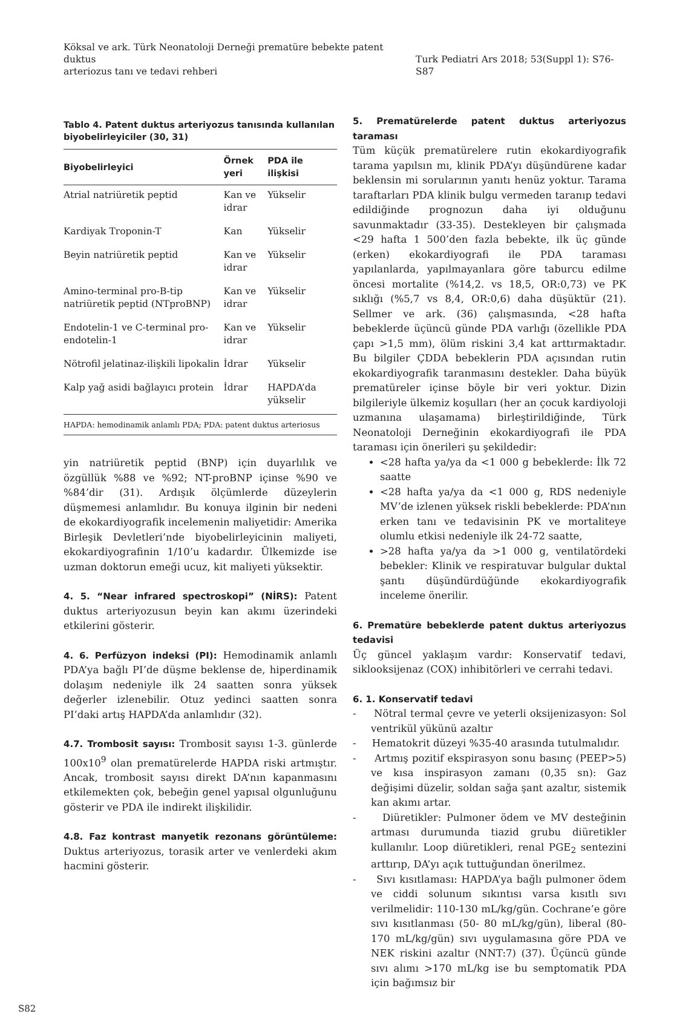Köksal ve ark. Türk Neonatoloji Derneği prematüre bebekte patent duktus
arteriozus tanı ve tedavi rehberi
Turk Pediatri Ars 2018; 53(Suppl 1): S76-S87
Tablo 4. Patent duktus arteriyozus tanısında kullanılan biyobelirleyiciler (30, 31)
| Biyobelirleyici | Örnek yeri | PDA ile ilişkisi |
| --- | --- | --- |
| Atrial natriüretik peptid | Kan ve idrar | Yükselir |
| Kardiyak Troponin-T | Kan | Yükselir |
| Beyin natriüretik peptid | Kan ve idrar | Yükselir |
| Amino-terminal pro-B-tip natriüretik peptid (NTproBNP) | Kan ve idrar | Yükselir |
| Endotelin-1 ve C-terminal pro-endotelin-1 | Kan ve idrar | Yükselir |
| Nötrofil jelatinaz-ilişkili lipokalin | İdrar | Yükselir |
| Kalp yağ asidi bağlayıcı protein | İdrar | HAPDA’da yükselir |
| HAPDA: hemodinamik anlamlı PDA; PDA: patent duktus arteriosus | | |
yin natriüretik peptid (BNP) için duyarlılık ve özgüllük %88 ve %92; NT-proBNP içinse %90 ve %84’dir (31). Ardışık ölçümlerde düzeylerin düşmemesi anlamlıdır. Bu konuya ilginin bir nedeni de ekokardiyografik incelemenin maliyetidir: Amerika Birleşik Devletleri’nde biyobelirleyicinin maliyeti, ekokardiyografinin 1/10’u kadardır. Ülkemizde ise uzman doktorun emeği ucuz, kit maliyeti yüksektir.
4. 5. “Near infrared spectroskopi” (NİRS): Patent duktus arteriyozusun beyin kan akımı üzerindeki etkilerini gösterir.
4. 6. Perfüzyon indeksi (PI): Hemodinamik anlamlı PDA’ya bağlı PI’de düşme beklense de, hiperdinamik dolaşım nedeniyle ilk 24 saatten sonra yüksek değerler izlenebilir. Otuz yedinci saatten sonra PI’daki artış HAPDA’da anlamlıdır (32).
4.7. Trombosit sayısı: Trombosit sayısı 1-3. günlerde 100x10<sup>9</sup> olan prematürelerde HAPDA riski artmıştır. Ancak, trombosit sayısı direkt DA’nın kapanmasını etkilemekten çok, bebeğin genel yapısal olgunluğunu gösterir ve PDA ile indirekt ilişkilidir.
4.8. Faz kontrast manyetik rezonans görüntüleme: Duktus arteriyozus, torasik arter ve venlerdeki akım hacmini gösterir.
5. Prematürelerde patent duktus arteriyozus taraması
Tüm küçük prematürelere rutin ekokardiyografik tarama yapılsın mı, klinik PDA’yı düşündürene kadar beklensin mi sorularının yanıtı henüz yoktur. Tarama taraftarları PDA klinik bulgu vermeden taranıp tedavi edildiğinde prognozun daha iyi olduğunu savunmaktadır (33-35). Destekleyen bir çalışmada <29 hafta 1 500’den fazla bebekte, ilk üç günde (erken) ekokardiyografi ile PDA taraması yapılanlarda, yapılmayanlara göre taburcu edilme öncesi mortalite (%14,2. vs 18,5, OR:0,73) ve PK sıklığı (%5,7 vs 8,4, OR:0,6) daha düşüktür (21). Sellmer ve ark. (36) çalışmasında, <28 hafta bebeklerde üçüncü günde PDA varlığı (özellikle PDA çapı >1,5 mm), ölüm riskini 3,4 kat arttırmaktadır. Bu bilgiler ÇDDA bebeklerin PDA açısından rutin ekokardiyografik taranmasını destekler. Daha büyük prematüreler içinse böyle bir veri yoktur. Dizin bilgileriyle ülkemiz koşulları (her an çocuk kardiyoloji uzmanına ulaşamama) birleştirildiğinde, Türk Neonatoloji Derneğinin ekokardiyografi ile PDA taraması için önerileri şu şekildedir:
<28 hafta ya/ya da <1 000 g bebeklerde: İlk 72 saatte
<28 hafta ya/ya da <1 000 g, RDS nedeniyle MV’de izlenen yüksek riskli bebeklerde: PDA’nın erken tanı ve tedavisinin PK ve mortaliteye olumlu etkisi nedeniyle ilk 24-72 saatte,
>28 hafta ya/ya da >1 000 g, ventilatördeki bebekler: Klinik ve respiratuvar bulgular duktal şantı düşündürdüğünde ekokardiyografik inceleme önerilir.
6. Prematüre bebeklerde patent duktus arteriyozus tedavisi
Üç güncel yaklaşım vardır: Konservatif tedavi, siklooksijenaz (COX) inhibitörleri ve cerrahi tedavi.
6. 1. Konservatif tedavi
- Nötral termal çevre ve yeterli oksijenizasyon: Sol ventrikül yükünü azaltır
- Hematokrit düzeyi %35-40 arasında tutulmalıdır.
- Artmış pozitif ekspirasyon sonu basınç (PEEP>5) ve kısa inspirasyon zamanı (0,35 sn): Gaz değişimi düzelir, soldan sağa şant azaltır, sistemik kan akımı artar.
- Diüretikler: Pulmoner ödem ve MV desteğinin artması durumunda tiazid grubu diüretikler kullanılır. Loop diüretikleri, renal PGE<sub>2</sub> sentezini arttırıp, DA’yı açık tuttuğundan önerilmez.
- Sıvı kısıtlaması: HAPDA’ya bağlı pulmoner ödem ve ciddi solunum sıkıntısı varsa kısıtlı sıvı verilmelidir: 110-130 mL/kg/gün. Cochrane’e göre sıvı kısıtlanması (50- 80 mL/kg/gün), liberal (80-170 mL/kg/gün) sıvı uygulamasına göre PDA ve NEK riskini azaltır (NNT:7) (37). Üçüncü günde sıvı alımı >170 mL/kg ise bu semptomatik PDA için bağımsız bir
S82